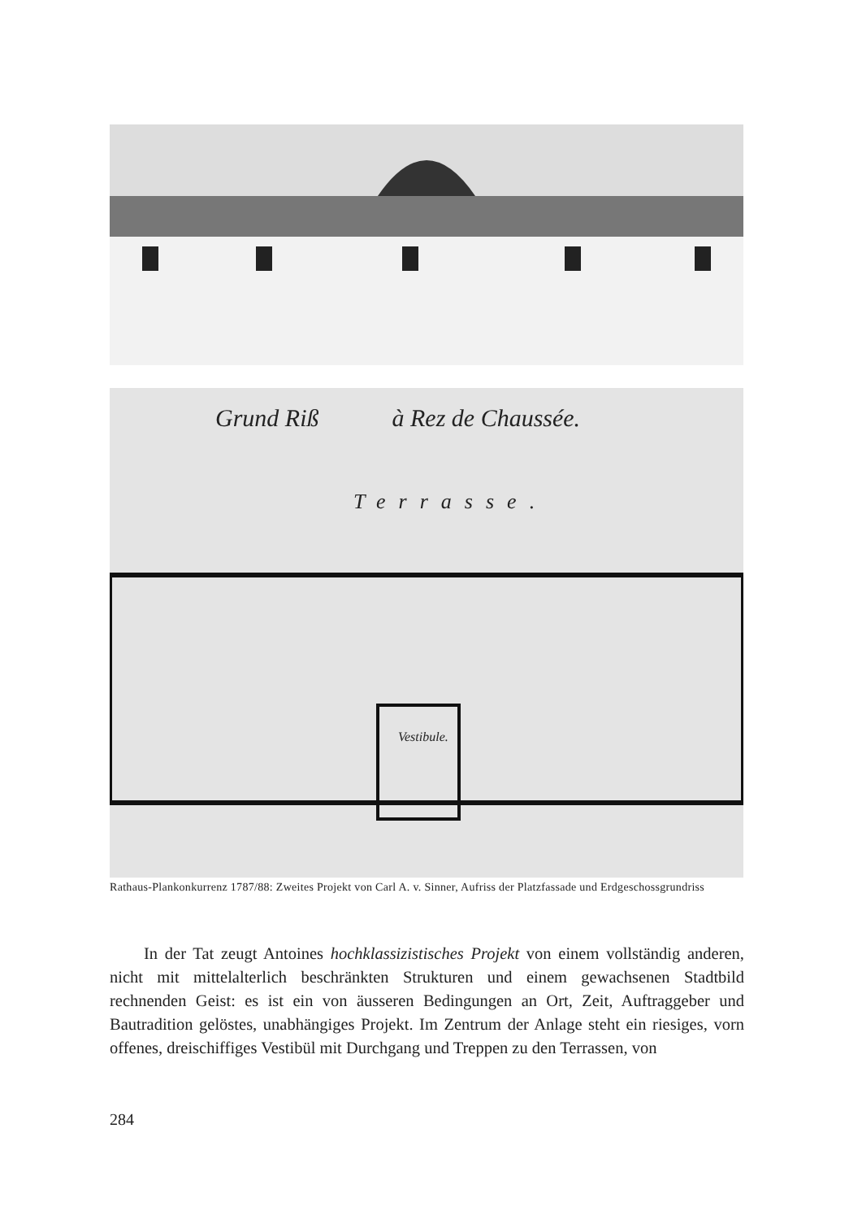Grund Riß à Rez de Chaussée.
Terrasse.
Vestibule.
Rathaus-Plankonkurrenz 1787/88: Zweites Projekt von Carl A. v. Sinner, Aufriss der Platzfassade und Erdgeschossgrundriss
In der Tat zeugt Antoines hochklassizistisches Projekt von einem vollständig anderen, nicht mit mittelalterlich beschränkten Strukturen und einem gewachsenen Stadtbild rechnenden Geist: es ist ein von äusseren Bedingungen an Ort, Zeit, Auftraggeber und Bautradition gelöstes, unabhängiges Projekt. Im Zentrum der Anlage steht ein riesiges, vorn offenes, dreischiffiges Vestibül mit Durchgang und Treppen zu den Terrassen, von
284